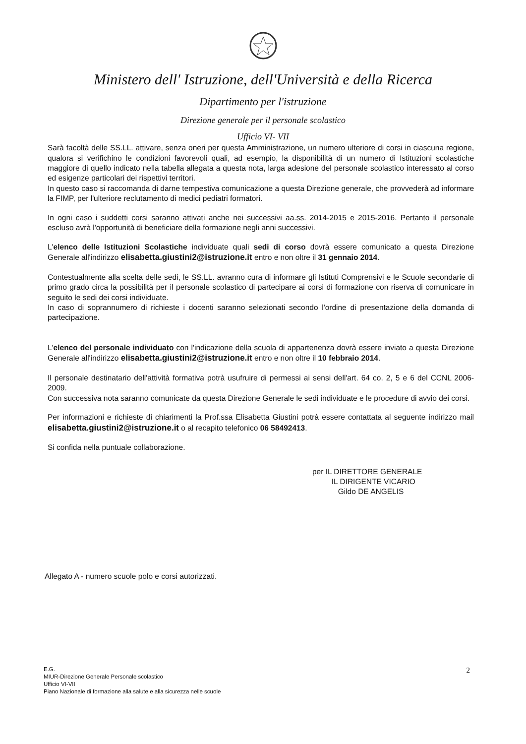Ministero dell' Istruzione, dell'Università e della Ricerca
Dipartimento per l'istruzione
Direzione generale per il personale scolastico
Ufficio VI- VII
Sarà facoltà delle SS.LL. attivare, senza oneri per questa Amministrazione, un numero ulteriore di corsi in ciascuna regione, qualora si verifichino le condizioni favorevoli quali, ad esempio, la disponibilità di un numero di Istituzioni scolastiche maggiore di quello indicato nella tabella allegata a questa nota, larga adesione del personale scolastico interessato al corso ed esigenze particolari dei rispettivi territori.
In questo caso si raccomanda di darne tempestiva comunicazione a questa Direzione generale, che provvederà ad informare la FIMP, per l'ulteriore reclutamento di medici pediatri formatori.
In ogni caso i suddetti corsi saranno attivati anche nei successivi aa.ss. 2014-2015 e 2015-2016. Pertanto il personale escluso avrà l'opportunità di beneficiare della formazione negli anni successivi.
L'elenco delle Istituzioni Scolastiche individuate quali sedi di corso dovrà essere comunicato a questa Direzione Generale all'indirizzo elisabetta.giustini2@istruzione.it entro e non oltre il 31 gennaio 2014.
Contestualmente alla scelta delle sedi, le SS.LL. avranno cura di informare gli Istituti Comprensivi e le Scuole secondarie di primo grado circa la possibilità per il personale scolastico di partecipare ai corsi di formazione con riserva di comunicare in seguito le sedi dei corsi individuate.
In caso di soprannumero di richieste i docenti saranno selezionati secondo l'ordine di presentazione della domanda di partecipazione.
L'elenco del personale individuato con l'indicazione della scuola di appartenenza dovrà essere inviato a questa Direzione Generale all'indirizzo elisabetta.giustini2@istruzione.it entro e non oltre il 10 febbraio 2014.
Il personale destinatario dell'attività formativa potrà usufruire di permessi ai sensi dell'art. 64 co. 2, 5 e 6 del CCNL 2006-2009.
Con successiva nota saranno comunicate da questa Direzione Generale le sedi individuate e le procedure di avvio dei corsi.
Per informazioni e richieste di chiarimenti la Prof.ssa Elisabetta Giustini potrà essere contattata al seguente indirizzo mail elisabetta.giustini2@istruzione.it o al recapito telefonico 06 58492413.
Si confida nella puntuale collaborazione.
per IL DIRETTORE GENERALE
IL DIRIGENTE VICARIO
Gildo DE ANGELIS
Allegato A - numero scuole polo e corsi autorizzati.
E.G.
MIUR-Direzione Generale Personale scolastico
Ufficio VI-VII
Piano Nazionale di formazione alla salute e alla sicurezza nelle scuole
2